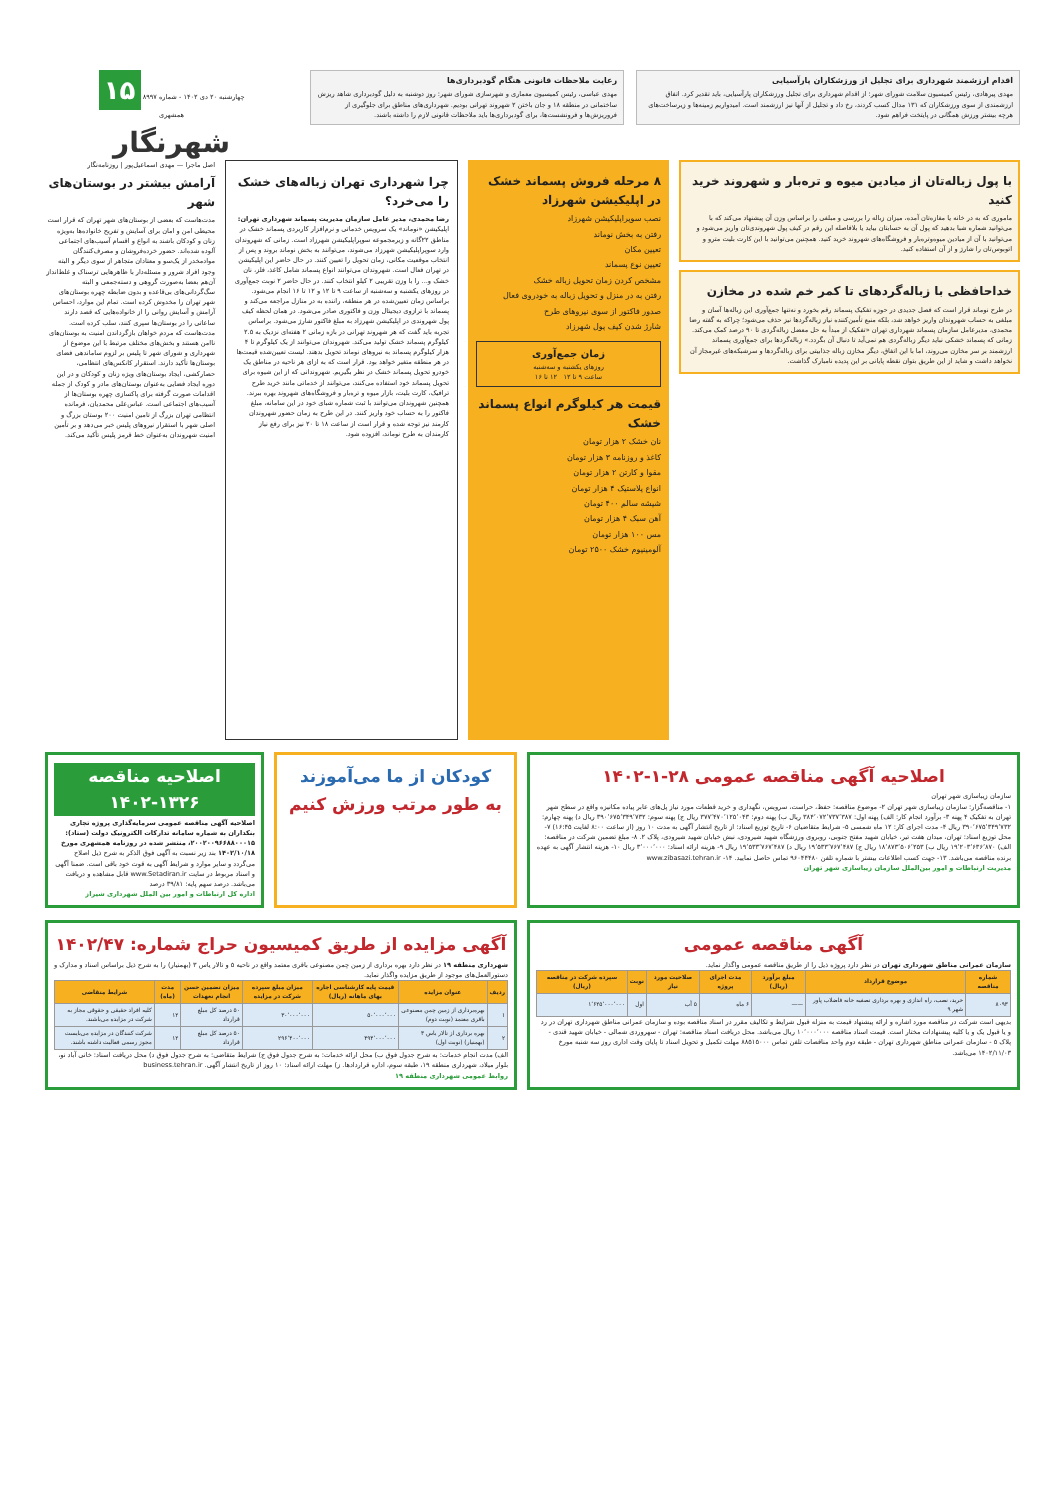اقدام ارزشمند شهرداری برای تجلیل از ورزشکاران پارآسیایی
مهدی پیرهادی، رئیس کمیسیون سلامت شورای شهر: از اقدام شهرداری برای تجلیل ورزشکاران پارآسیایی، باید تقدیر کرد. اتفاق ارزشمندی از سوی ورزشکاران که ۱۳۱ مدال کسب کردند، رخ داد و تجلیل از آنها نیز ارزشمند است. امیدواریم زمینه‌ها و زیرساخت‌های هرچه بیشتر ورزش همگانی در پایتخت فراهم شود.
رعایت ملاحظات قانونی هنگام گودبرداری‌ها
مهدی عباسی، رئیس کمیسیون معماری و شهرسازی شورای شهر: روز دوشنبه به دلیل گودبرداری شاهد ریزش ساختمانی در منطقه ۱۸ و جان باختن ۲ شهروند تهرانی بودیم. شهرداری‌های مناطق برای جلوگیری از فروریزش‌ها و فرونشست‌ها، برای گودبرداری‌ها باید ملاحظات قانونی لازم را داشته باشند.
چهارشنبه ۲۰ دی ۱۴۰۲ - شماره ۸۹۹۷ ۱۵
همشهری
شهرنگار
با پول زباله‌تان از میادین میوه و تره‌بار و شهروند خرید کنید
ماموری که به در خانه یا مغازه‌تان آمده، میزان زباله را بررسی و مبلغی را براساس وزن آن پیشنهاد می‌کند که با می‌توانید شماره شبا بدهید که پول آن به حسابتان بیاید یا بلافاصله این رقم در کیف پول شهروندی‌تان واریز می‌شود و می‌توانید با آن از میادین میوه‌وتره‌بار و فروشگاه‌های شهروند خرید کنید. همچنین می‌توانید با این کارت بلیت مترو و اتوبوس‌تان را شارژ و از آن استفاده کنید.
خداحافظی با زباله‌گردهای تا کمر خم شده در مخازن
در طرح نوماند قرار است که فصل جدیدی در حوزه تفکیک پسماند رقم بخورد و نه‌تنها جمع‌آوری این زباله‌ها آسان و مبلغی به حساب شهروندان واریز خواهد شد، بلکه منبع تأمین‌کننده نیاز زباله‌گردها نیز حذف می‌شود؛ چراکه به گفته رضا محمدی، مدیرعامل سازمان پسماند شهرداری تهران «تفکیک از مبدأ به حل معضل زباله‌گردی تا ۹۰ درصد کمک می‌کند. زمانی که پسماند خشکی نباید دیگر زباله‌گردی هم نمی‌آید تا دنبال آن بگردد.» زباله‌گردها برای جمع‌آوری پسماند ارزشمند بر سر مخازن می‌روند، اما با این اتفاق، دیگر مخازن زباله جذابیتی برای زباله‌گردها و سرشبکه‌های غیرمجاز آن نخواهد داشت و شاید از این طریق بتوان نقطه پایانی بر این پدیده نامبارک گذاشت.
۸ مرحله فروش پسماند خشک در اپلیکیشن شهرزاد
نصب سوپراپلیکیشن شهرزاد
رفتن به بخش نوماند
تعیین مکان
تعیین نوع پسماند
مشخص کردن زمان تحویل زباله خشک
رفتن به در منزل و تحویل زباله به خودروی فعال
صدور فاکتور از سوی نیروهای طرح
شارژ شدن کیف پول شهرزاد
زمان جمع‌آوری
روزهای یکشنبه و سه‌شنبه
ساعت ۹ تا ۱۲ ۱۲ تا ۱۶
قیمت هر کیلوگرم انواع پسماند خشک
نان خشک ۲ هزار تومان
کاغذ و روزنامه ۳ هزار تومان
مقوا و کارتن ۲ هزار تومان
انواع پلاستیک ۴ هزار تومان
شیشه سالم ۴۰۰ تومان
آهن سبک ۴ هزار تومان
مس ۱۰۰ هزار تومان
آلومینیوم خشک ۲۵۰۰ تومان
چرا شهرداری تهران زباله‌های خشک را می‌خرد؟
رضا محمدی، مدیر عامل سازمان مدیریت پسماند شهرداری تهران: اپلیکیشن «نوماند» یک سرویس خدماتی و نرم‌افزار کاربردی پسماند خشک در مناطق ۲۲گانه و زیرمجموعه سوپراپلیکیشن شهرزاد است. زمانی که شهروندان وارد سوپراپلیکیشن شهرزاد می‌شوند، می‌توانند به بخش نوماند بروند و پس از انتخاب موقعیت مکانی، زمان تحویل را تعیین کنند. در حال حاضر این اپلیکیشن در تهران فعال است. شهروندان می‌توانند انواع پسماند شامل کاغذ، فلز، نان خشک و... را با وزن تقریبی ۲ کیلو انتخاب کنند. در حال حاضر ۲ نوبت جمع‌آوری در روزهای یکشنبه و سه‌شنبه از ساعت ۹ تا ۱۲ و ۱۲ تا ۱۶ انجام می‌شود. براساس زمان تعیین‌شده در هر منطقه، راننده به در منازل مراجعه می‌کند و پسماند با ترازوی دیجیتال وزن و فاکتوری صادر می‌شود. در همان لحظه کیف پول شهروندی در اپلیکیشن شهرزاد به مبلغ فاکتور شارژ می‌شود. براساس تجربه باید گفت که هر شهروند تهرانی در بازه زمانی ۲ هفته‌ای نزدیک به ۲.۵ کیلوگرم پسماند خشک تولید می‌کند. شهروندان می‌توانند از یک کیلوگرم تا ۴ هزار کیلوگرم پسماند به نیروهای نوماند تحویل بدهند. لیست تعیین‌شده قیمت‌ها در هر منطقه متغیر خواهد بود. قرار است که به ازای هر ناحیه در مناطق یک خودرو تحویل پسماند خشک در نظر بگیریم. شهروندانی که از این شیوه برای تحویل پسماند خود استفاده می‌کنند، می‌توانند از خدماتی مانند خرید طرح ترافیک، کارت بلیت، بازار میوه و تره‌بار و فروشگاه‌های شهروند بهره ببرند. همچنین شهروندان می‌توانند با ثبت شماره شبای خود در این سامانه، مبلغ فاکتور را به حساب خود واریز کنند. در این طرح به زمان حضور شهروندان کارمند نیز توجه شده و قرار است از ساعت ۱۸ تا ۲۰ نیز برای رفع نیاز کارمندان به طرح نوماند، افزوده شود.
اصل ماجرا — مهدی اسماعیل‌پور | روزنامه‌نگار
آرامش بیشتر در بوستان‌های شهر
مدت‌هاست که بعضی از بوستان‌های شهر تهران که قرار است محیطی امن و امان برای آسایش و تفریح خانواده‌ها به‌ویژه زنان و کودکان باشند به انواع و اقسام آسیب‌های اجتماعی آلوده شده‌اند. حضور خرده‌فروشان و مصرف‌کنندگان موادمخدر از یک‌سو و معتادان متجاهر از سوی دیگر و البته وجود افراد شرور و مسئله‌دار با ظاهرهایی ترسناک و غلط‌انداز آن‌هم بعضا به‌صورت گروهی و دسته‌جمعی و البته سگ‌گردانی‌های بی‌قاعده و بدون ضابطه چهره بوستان‌های شهر تهران را مخدوش کرده است. تمام این موارد، احساس آرامش و آسایش روانی را از خانواده‌هایی که قصد دارند ساعاتی را در بوستان‌ها سپری کنند، سلب کرده است. مدت‌هاست که مردم خواهان بازگرداندن امنیت به بوستان‌های ناامن هستند و بخش‌های مختلف مرتبط با این موضوع از شهرداری و شورای شهر تا پلیس بر لزوم ساماندهی فضای بوستان‌ها تأکید دارند. استقرار کانکس‌های انتظامی، حصارکشی، ایجاد بوستان‌های ویژه زنان و کودکان و در این دوره ایجاد فضایی به‌عنوان بوستان‌های مادر و کودک از جمله اقدامات صورت گرفته برای پاکسازی چهره بوستان‌ها از آسیب‌های اجتماعی است. عباس‌علی محمدیان، فرمانده انتظامی تهران بزرگ از تامین امنیت ۲۰۰ بوستان بزرگ و اصلی شهر با استقرار نیروهای پلیس خبر می‌دهد و بر تأمین امنیت شهروندان به‌عنوان خط قرمز پلیس تأکید می‌کند.
اصلاحیه آگهی مناقصه عمومی ۲۸-۱-۱۴۰۲
سازمان زیباسازی شهر تهران
۱- مناقصه‌گزار: سازمان زیباسازی شهر تهران ۲- موضوع مناقصه: حفظ، حراست، سرویس، نگهداری و خرید قطعات مورد نیاز پل‌های عابر پیاده مکانیزه واقع در سطح شهر تهران به تفکیک ۴ پهنه ۳- برآورد انجام کار: الف) پهنه اول: ۳۸۴٬۰۷۲٬۷۳۷٬۳۸۷ ریال ب) پهنه دوم: ۳۷۷٬۴۷۰٬۱۲۵٬۰۴۳ ریال ج) پهنه سوم: ۳۹۰٬۶۷۵٬۳۴۹٬۷۳۲ ریال د) پهنه چهارم: ۳۹۰٬۶۷۵٬۳۴۹٬۷۳۲ ریال ۴- مدت اجرای کار: ۱۲ ماه شمسی ۵- شرایط متقاضیان ۶- تاریخ توزیع اسناد: از تاریخ انتشار آگهی به مدت ۱۰ روز (از ساعت ۸:۰۰ لغایت ۱۶:۴۵) ۷- محل توزیع اسناد: تهران، میدان هفت تیر، خیابان شهید مفتح جنوبی، روبروی ورزشگاه شهید شیرودی، نبش خیابان شهید شیرودی، پلاک ۲. ۸- مبلغ تضمین شرکت در مناقصه: الف) ۱۹٬۲۰۳٬۶۳۶٬۸۷۰ ریال ب) ۱۸٬۸۷۳٬۵۰۶٬۲۵۳ ریال ج) ۱۹٬۵۳۳٬۷۶۷٬۴۸۷ ریال د) ۱۹٬۵۳۳٬۷۶۷٬۴۸۷ ریال ۹- هزینه ارائه اسناد: ۳٬۰۰۰٬۰۰۰ ریال ۱۰- هزینه انتشار آگهی به عهده برنده مناقصه می‌باشد. ۱۳- جهت کسب اطلاعات بیشتر با شماره تلفن ۹۶۰۴۴۴۸۰ تماس حاصل نمایید. ۱۴- www.zibasazi.tehran.ir
مدیریت ارتباطات و امور بین‌الملل سازمان زیباسازی شهر تهران
کودکان از ما می‌آموزند
به طور مرتب ورزش کنیم
اصلاحیه مناقصه ۱۳۲۶-۱۴۰۲
اصلاحیه آگهی مناقصه عمومی سرمایه‌گذاری پروژه تجاری بنکداران به شماره سامانه تدارکات الکترونیک دولت (ستاد): ۲۰۰۲۰۰۹۶۶۸۸۰۰۰۱۵، منتشر شده در روزنامه همشهری مورخ ۱۴۰۲/۱۰/۱۸ بند زیر نسبت به آگهی فوق الذکر به شرح ذیل اصلاح می‌گردد و سایر موارد و شرایط آگهی به قوت خود باقی است. ضمنا آگهی و اسناد مربوط در سایت www.Setadiran.ir قابل مشاهده و دریافت می‌باشد. درصد سهم پایه: ۳۹/۸۱ درصد
اداره کل ارتباطات و امور بین الملل شهرداری شیراز
آگهی مناقصه عمومی
سازمان عمرانی مناطق شهرداری تهران در نظر دارد پروژه ذیل را از طریق مناقصه عمومی واگذار نماید.
| شماره مناقصه | موضوع قرارداد | مبلغ برآورد (ریال) | مدت اجرای پروژه | صلاحیت مورد نیاز | نوبت | سپرده شرکت در مناقصه (ریال) |
| --- | --- | --- | --- | --- | --- | --- |
| ۸۰۹۳ | خرید، نصب، راه اندازی و بهره برداری تصفیه خانه فاضلاب پاور شهر ۹ | —— | ۶ ماه | ۵ آب | اول | ۱٬۶۲۵٬۰۰۰٬۰۰۰ |
بدیهی است شرکت در مناقصه مورد اشاره و ارائه پیشنهاد قیمت به منزله قبول شرایط و تکالیف مقرر در اسناد مناقصه بوده و سازمان عمرانی مناطق شهرداری تهران در رد و یا قبول یک و یا کلیه پیشنهادات مختار است. قیمت اسناد مناقصه ۱۰٬۰۰۰٬۰۰۰ ریال می‌باشد. محل دریافت اسناد مناقصه: تهران - سهروردی شمالی - خیابان شهید قندی - پلاک ۵ - سازمان عمرانی مناطق شهرداری تهران - طبقه دوم واحد مناقصات تلفن تماس ۸۸۵۱۵۰۰۰ مهلت تکمیل و تحویل اسناد تا پایان وقت اداری روز سه شنبه مورخ ۱۴۰۲/۱۱/۰۳ می‌باشد.
آگهی مزایده از طریق کمیسیون حراج شماره: ۱۴۰۲/۴۷
شهرداری منطقه ۱۹ در نظر دارد بهره برداری از زمین چمن مصنوعی باقری معتمد واقع در ناحیه ۵ و تالار یاس ۳ (بهمنیار) را به شرح ذیل براساس اسناد و مدارک و دستورالعمل‌های موجود از طریق مزایده واگذار نماید.
| ردیف | عنوان مزایده | قیمت پایه کارشناسی اجاره بهای ماهانه (ریال) | میزان مبلغ سپرده شرکت در مزایده | میزان تضمین حسن انجام تعهدات | مدت (ماه) | شرایط متقاضی |
| --- | --- | --- | --- | --- | --- | --- |
| ۱ | بهره‌برداری از زمین چمن مصنوعی باقری معتمد (نوبت دوم) | ۵۰٬۰۰۰٬۰۰۰ | ۳۰٬۰۰۰٬۰۰۰ | ۵۰ درصد کل مبلغ قرارداد | ۱۲ | کلیه افراد حقیقی و حقوقی مجاز به شرکت در مزایده می‌باشند. |
| ۲ | بهره برداری از تالار یاس ۳ (بهمنیار) (نوبت اول) | ۴۹۴٬۰۰۰٬۰۰۰ | ۲۹۶٬۴۰۰٬۰۰۰ | ۵۰ درصد کل مبلغ قرارداد | ۱۲ | شرکت کنندگان در مزایده می‌بایست مجوز رسمی فعالیت داشته باشند. |
الف) مدت انجام خدمات: به شرح جدول فوق ب) محل ارائه خدمات: به شرح جدول فوق ج) شرایط متقاضی: به شرح جدول فوق د) محل دریافت اسناد: خانی آباد نو، بلوار میلاد، شهرداری منطقه ۱۹، طبقه سوم، اداره قراردادها. ز) مهلت ارائه اسناد: ۱۰ روز از تاریخ انتشار آگهی. business.tehran.ir
روابط عمومی شهرداری منطقه ۱۹